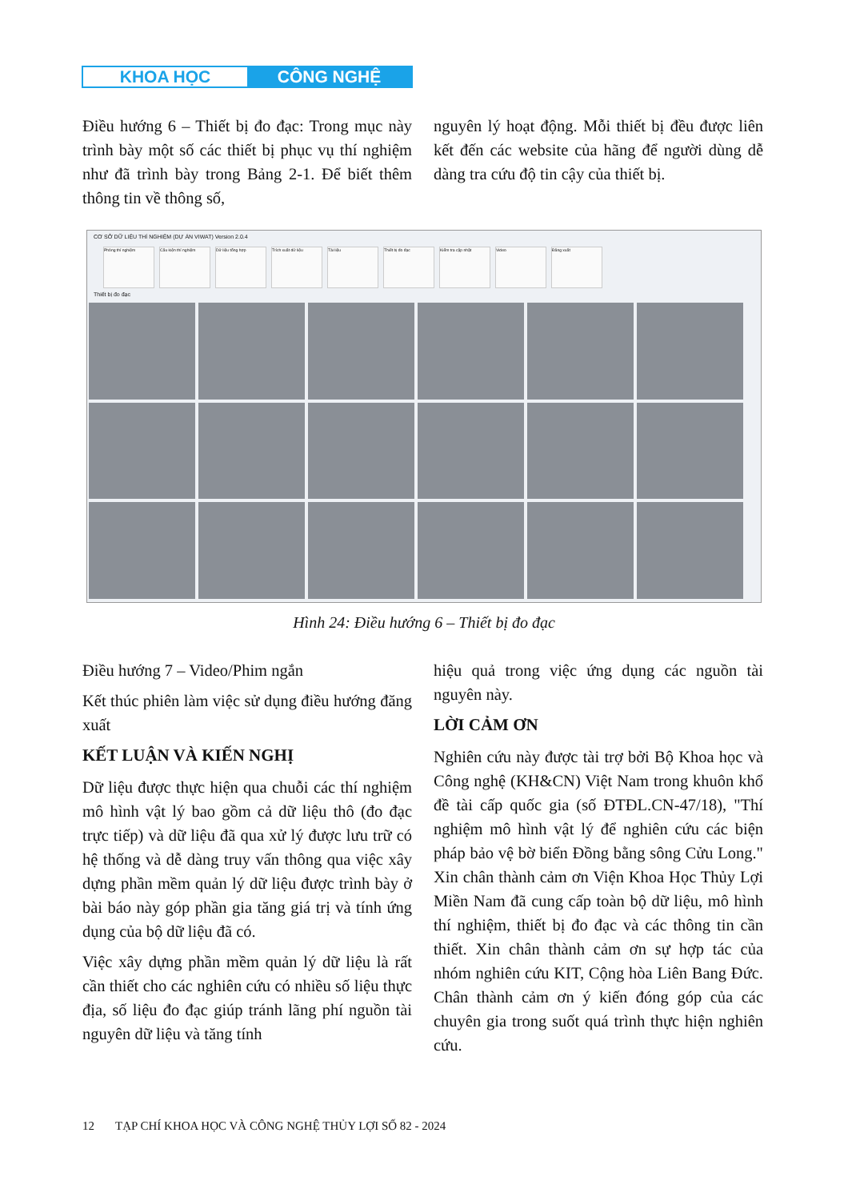KHOA HỌC CÔNG NGHỆ
Điều hướng 6 – Thiết bị đo đạc: Trong mục này trình bày một số các thiết bị phục vụ thí nghiệm như đã trình bày trong Bảng 2-1. Để biết thêm thông tin về thông số,
nguyên lý hoạt động. Mỗi thiết bị đều được liên kết đến các website của hãng để người dùng dễ dàng tra cứu độ tin cậy của thiết bị.
CƠ SỞ DỮ LIỆU THÍ NGHIỆM (DỰ ÁN VIWAT) Version 2.0.4
Phòng thí nghiệm Cấu kiện thí nghiệm Dữ liệu tổng hợp Trích xuất dữ liệu Tài liệu Thiết bị đo đạc Kiểm tra cập nhật Video Đăng xuất
Thiết bị đo đạc
Hình 24: Điều hướng 6 – Thiết bị đo đạc
Điều hướng 7 – Video/Phim ngắn
Kết thúc phiên làm việc sử dụng điều hướng đăng xuất
KẾT LUẬN VÀ KIẾN NGHỊ
Dữ liệu được thực hiện qua chuỗi các thí nghiệm mô hình vật lý bao gồm cả dữ liệu thô (đo đạc trực tiếp) và dữ liệu đã qua xử lý được lưu trữ có hệ thống và dễ dàng truy vấn thông qua việc xây dựng phần mềm quản lý dữ liệu được trình bày ở bài báo này góp phần gia tăng giá trị và tính ứng dụng của bộ dữ liệu đã có.
Việc xây dựng phần mềm quản lý dữ liệu là rất cần thiết cho các nghiên cứu có nhiều số liệu thực địa, số liệu đo đạc giúp tránh lãng phí nguồn tài nguyên dữ liệu và tăng tính
hiệu quả trong việc ứng dụng các nguồn tài nguyên này.
LỜI CẢM ƠN
Nghiên cứu này được tài trợ bởi Bộ Khoa học và Công nghệ (KH&CN) Việt Nam trong khuôn khổ đề tài cấp quốc gia (số ĐTĐL.CN-47/18), "Thí nghiệm mô hình vật lý để nghiên cứu các biện pháp bảo vệ bờ biển Đồng bằng sông Cửu Long." Xin chân thành cảm ơn Viện Khoa Học Thủy Lợi Miền Nam đã cung cấp toàn bộ dữ liệu, mô hình thí nghiệm, thiết bị đo đạc và các thông tin cần thiết. Xin chân thành cảm ơn sự hợp tác của nhóm nghiên cứu KIT, Cộng hòa Liên Bang Đức. Chân thành cảm ơn ý kiến đóng góp của các chuyên gia trong suốt quá trình thực hiện nghiên cứu.
12 TẠP CHÍ KHOA HỌC VÀ CÔNG NGHỆ THỦY LỢI SỐ 82 - 2024